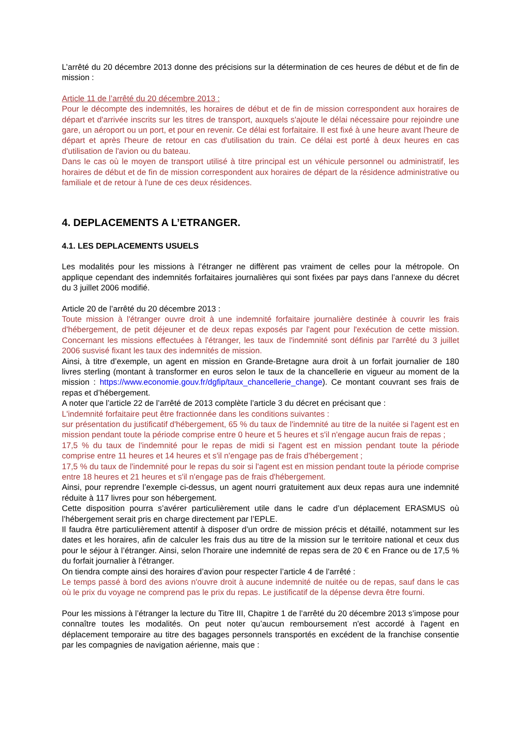L’arrêté du 20 décembre 2013 donne des précisions sur la détermination de ces heures de début et de fin de mission :
Article 11 de l’arrêté du 20 décembre 2013 :
Pour le décompte des indemnités, les horaires de début et de fin de mission correspondent aux horaires de départ et d'arrivée inscrits sur les titres de transport, auxquels s'ajoute le délai nécessaire pour rejoindre une gare, un aéroport ou un port, et pour en revenir. Ce délai est forfaitaire. Il est fixé à une heure avant l'heure de départ et après l'heure de retour en cas d'utilisation du train. Ce délai est porté à deux heures en cas d'utilisation de l'avion ou du bateau.
Dans le cas où le moyen de transport utilisé à titre principal est un véhicule personnel ou administratif, les horaires de début et de fin de mission correspondent aux horaires de départ de la résidence administrative ou familiale et de retour à l'une de ces deux résidences.
4. DEPLACEMENTS A L’ETRANGER.
4.1. LES DEPLACEMENTS USUELS
Les modalités pour les missions à l’étranger ne diffèrent pas vraiment de celles pour la métropole. On applique cependant des indemnités forfaitaires journalières qui sont fixées par pays dans l’annexe du décret du 3 juillet 2006 modifié.
Article 20 de l’arrêté du 20 décembre 2013 :
Toute mission à l'étranger ouvre droit à une indemnité forfaitaire journalière destinée à couvrir les frais d'hébergement, de petit déjeuner et de deux repas exposés par l'agent pour l'exécution de cette mission. Concernant les missions effectuées à l'étranger, les taux de l'indemnité sont définis par l'arrêté du 3 juillet 2006 susvisé fixant les taux des indemnités de mission.
Ainsi, à titre d’exemple, un agent en mission en Grande-Bretagne aura droit à un forfait journalier de 180 livres sterling (montant à transformer en euros selon le taux de la chancellerie en vigueur au moment de la mission : https://www.economie.gouv.fr/dgfip/taux_chancellerie_change). Ce montant couvrant ses frais de repas et d’hébergement.
A noter que l’article 22 de l’arrêté de 2013 complète l’article 3 du décret en précisant que :
L'indemnité forfaitaire peut être fractionnée dans les conditions suivantes :
sur présentation du justificatif d'hébergement, 65 % du taux de l'indemnité au titre de la nuitée si l'agent est en mission pendant toute la période comprise entre 0 heure et 5 heures et s'il n'engage aucun frais de repas ;
17,5 % du taux de l'indemnité pour le repas de midi si l'agent est en mission pendant toute la période comprise entre 11 heures et 14 heures et s'il n'engage pas de frais d'hébergement ;
17,5 % du taux de l'indemnité pour le repas du soir si l'agent est en mission pendant toute la période comprise entre 18 heures et 21 heures et s'il n'engage pas de frais d'hébergement.
Ainsi, pour reprendre l’exemple ci-dessus, un agent nourri gratuitement aux deux repas aura une indemnité réduite à 117 livres pour son hébergement.
Cette disposition pourra s’avérer particulièrement utile dans le cadre d’un déplacement ERASMUS où l’hébergement serait pris en charge directement par l’EPLE.
Il faudra être particulièrement attentif à disposer d’un ordre de mission précis et détaillé, notamment sur les dates et les horaires, afin de calculer les frais dus au titre de la mission sur le territoire national et ceux dus pour le séjour à l’étranger. Ainsi, selon l’horaire une indemnité de repas sera de 20 € en France ou de 17,5 % du forfait journalier à l’étranger.
On tiendra compte ainsi des horaires d’avion pour respecter l’article 4 de l’arrêté :
Le temps passé à bord des avions n'ouvre droit à aucune indemnité de nuitée ou de repas, sauf dans le cas où le prix du voyage ne comprend pas le prix du repas. Le justificatif de la dépense devra être fourni.
Pour les missions à l’étranger la lecture du Titre III, Chapitre 1 de l’arrêté du 20 décembre 2013 s’impose pour connaître toutes les modalités. On peut noter qu’aucun remboursement n'est accordé à l'agent en déplacement temporaire au titre des bagages personnels transportés en excédent de la franchise consentie par les compagnies de navigation aérienne, mais que :